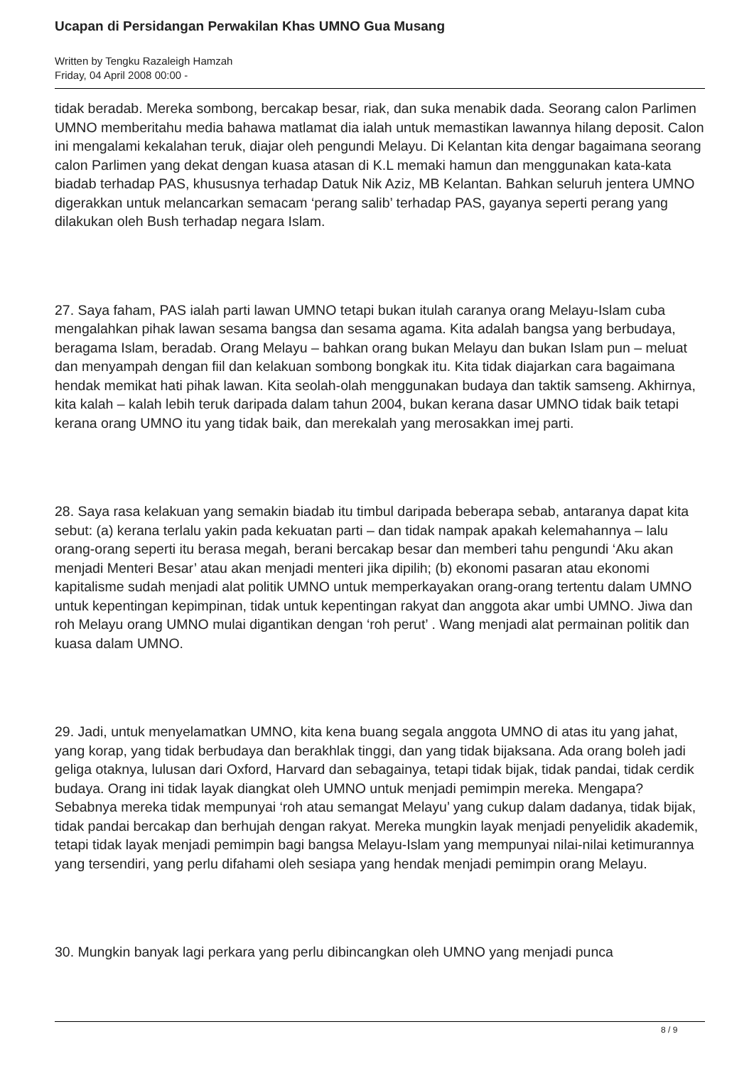Ucapan di Persidangan Perwakilan Khas UMNO Gua Musang
Written by Tengku Razaleigh Hamzah
Friday, 04 April 2008 00:00 -
tidak beradab. Mereka sombong, bercakap besar, riak, dan suka menabik dada. Seorang calon Parlimen UMNO memberitahu media bahawa matlamat dia ialah untuk memastikan lawannya hilang deposit. Calon ini mengalami kekalahan teruk, diajar oleh pengundi Melayu. Di Kelantan kita dengar bagaimana seorang calon Parlimen yang dekat dengan kuasa atasan di K.L memaki hamun dan menggunakan kata-kata biadab terhadap PAS, khususnya terhadap Datuk Nik Aziz, MB Kelantan. Bahkan seluruh jentera UMNO digerakkan untuk melancarkan semacam ‘perang salib’ terhadap PAS, gayanya seperti perang yang dilakukan oleh Bush terhadap negara Islam.
27. Saya faham, PAS ialah parti lawan UMNO tetapi bukan itulah caranya orang Melayu-Islam cuba mengalahkan pihak lawan sesama bangsa dan sesama agama. Kita adalah bangsa yang berbudaya, beragama Islam, beradab. Orang Melayu – bahkan orang bukan Melayu dan bukan Islam pun – meluat dan menyampah dengan fiil dan kelakuan sombong bongkak itu. Kita tidak diajarkan cara bagaimana hendak memikat hati pihak lawan. Kita seolah-olah menggunakan budaya dan taktik samseng. Akhirnya, kita kalah – kalah lebih teruk daripada dalam tahun 2004, bukan kerana dasar UMNO tidak baik tetapi kerana orang UMNO itu yang tidak baik, dan merekalah yang merosakkan imej parti.
28. Saya rasa kelakuan yang semakin biadab itu timbul daripada beberapa sebab, antaranya dapat kita sebut: (a) kerana terlalu yakin pada kekuatan parti – dan tidak nampak apakah kelemahannya – lalu orang-orang seperti itu berasa megah, berani bercakap besar dan memberi tahu pengundi ‘Aku akan menjadi Menteri Besar’ atau akan menjadi menteri jika dipilih; (b) ekonomi pasaran atau ekonomi kapitalisme sudah menjadi alat politik UMNO untuk memperkayakan orang-orang tertentu dalam UMNO untuk kepentingan kepimpinan, tidak untuk kepentingan rakyat dan anggota akar umbi UMNO. Jiwa dan roh Melayu orang UMNO mulai digantikan dengan ‘roh perut’ . Wang menjadi alat permainan politik dan kuasa dalam UMNO.
29. Jadi, untuk menyelamatkan UMNO, kita kena buang segala anggota UMNO di atas itu yang jahat, yang korap, yang tidak berbudaya dan berakhlak tinggi, dan yang tidak bijaksana. Ada orang boleh jadi geliga otaknya, lulusan dari Oxford, Harvard dan sebagainya, tetapi tidak bijak, tidak pandai, tidak cerdik budaya. Orang ini tidak layak diangkat oleh UMNO untuk menjadi pemimpin mereka. Mengapa? Sebabnya mereka tidak mempunyai ‘roh atau semangat Melayu’ yang cukup dalam dadanya, tidak bijak, tidak pandai bercakap dan berhujah dengan rakyat. Mereka mungkin layak menjadi penyelidik akademik, tetapi tidak layak menjadi pemimpin bagi bangsa Melayu-Islam yang mempunyai nilai-nilai ketimurannya yang tersendiri, yang perlu difahami oleh sesiapa yang hendak menjadi pemimpin orang Melayu.
30. Mungkin banyak lagi perkara yang perlu dibincangkan oleh UMNO yang menjadi punca
8 / 9